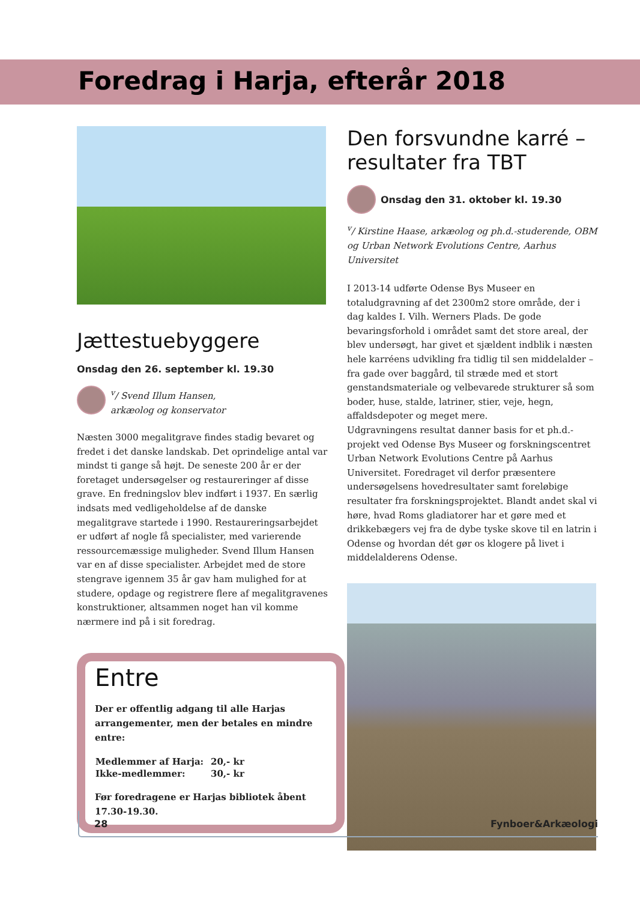Foredrag i Harja, efterår 2018
Jættestuebyggere
Onsdag den 26. september kl. 19.30
<sup>v</sup>/ Svend Illum Hansen,
arkæolog og konservator
Næsten 3000 megalitgrave findes stadig bevaret og fredet i det danske landskab. Det oprindelige antal var mindst ti gange så højt. De seneste 200 år er der foretaget undersøgelser og restaureringer af disse grave. En fredningslov blev indført i 1937. En særlig indsats med vedligeholdelse af de danske megalitgrave startede i 1990. Restaureringsarbejdet er udført af nogle få specialister, med varierende ressource­mæssige muligheder. Svend Illum Hansen var en af disse specialister. Arbejdet med de store stengrave igennem 35 år gav ham mulighed for at studere, opdage og registrere flere af megalitgravenes konstruktioner, altsammen noget han vil komme nærmere ind på i sit foredrag.
Entre
Der er offentlig adgang til alle Harjas arrangementer, men der betales en mindre entre:
| Medlemmer af Harja: | 20,- kr |
| Ikke-medlemmer: | 30,- kr |
Før foredragene er Harjas bibliotek åbent 17.30-19.30.
Den forsvundne karré – resultater fra TBT
Onsdag den 31. oktober kl. 19.30
<sup>v</sup>/ Kirstine Haase, arkæolog og ph.d.-studerende, OBM og Urban Network Evolutions Centre, Aarhus Universitet
I 2013-14 udførte Odense Bys Museer en totaludgravning af det 2300m2 store område, der i dag kaldes I. Vilh. Werners Plads. De gode bevaringsforhold i området samt det store areal, der blev undersøgt, har givet et sjældent indblik i næsten hele karréens udvikling fra tidlig til sen middelalder – fra gade over baggård, til stræde med et stort genstands­materiale og velbevarede strukturer så som boder, huse, stalde, latriner, stier, veje, hegn, affaldsdepoter og meget mere.
Udgravningens resultat danner basis for et ph.d.-projekt ved Odense Bys Museer og forskningscentret Urban Network Evolutions Centre på Aarhus Universitet. Foredraget vil derfor præsentere undersøgelsens hovedresultater samt foreløbige resultater fra forskningsprojektet. Blandt andet skal vi høre, hvad Roms gladiatorer har et gøre med et drikkebægers vej fra de dybe tyske skove til en latrin i Odense og hvordan dét gør os klogere på livet i middelalderens Odense.
28 Fynboer&Arkæologi